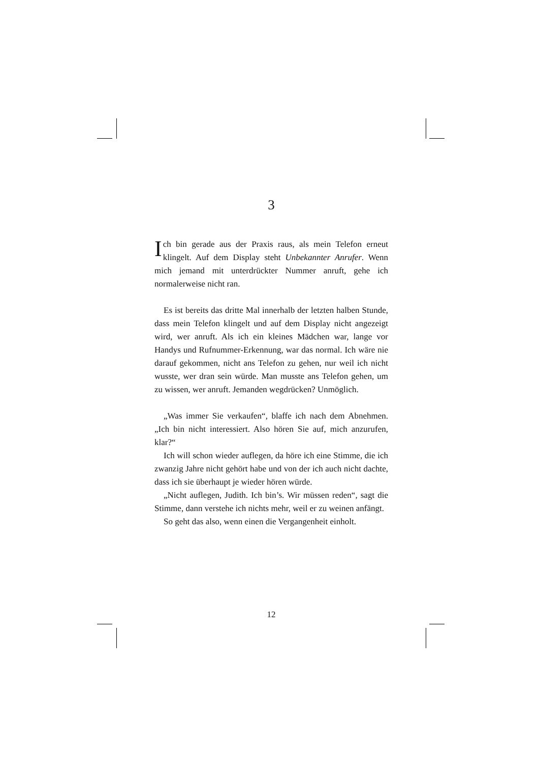3
Ich bin gerade aus der Praxis raus, als mein Telefon erneut klingelt. Auf dem Display steht Unbekannter Anrufer. Wenn mich jemand mit unterdrückter Nummer anruft, gehe ich normalerweise nicht ran.
Es ist bereits das dritte Mal innerhalb der letzten halben Stunde, dass mein Telefon klingelt und auf dem Display nicht angezeigt wird, wer anruft. Als ich ein kleines Mädchen war, lange vor Handys und Rufnummer-Erkennung, war das normal. Ich wäre nie darauf gekommen, nicht ans Telefon zu gehen, nur weil ich nicht wusste, wer dran sein würde. Man musste ans Telefon gehen, um zu wissen, wer anruft. Jemanden wegdrücken? Unmöglich.
„Was immer Sie verkaufen“, blaffe ich nach dem Abnehmen. „Ich bin nicht interessiert. Also hören Sie auf, mich anzurufen, klar?“
Ich will schon wieder auflegen, da höre ich eine Stimme, die ich zwanzig Jahre nicht gehört habe und von der ich auch nicht dachte, dass ich sie überhaupt je wieder hören würde.
„Nicht auflegen, Judith. Ich bin’s. Wir müssen reden“, sagt die Stimme, dann verstehe ich nichts mehr, weil er zu weinen anfängt.
So geht das also, wenn einen die Vergangenheit einholt.
12